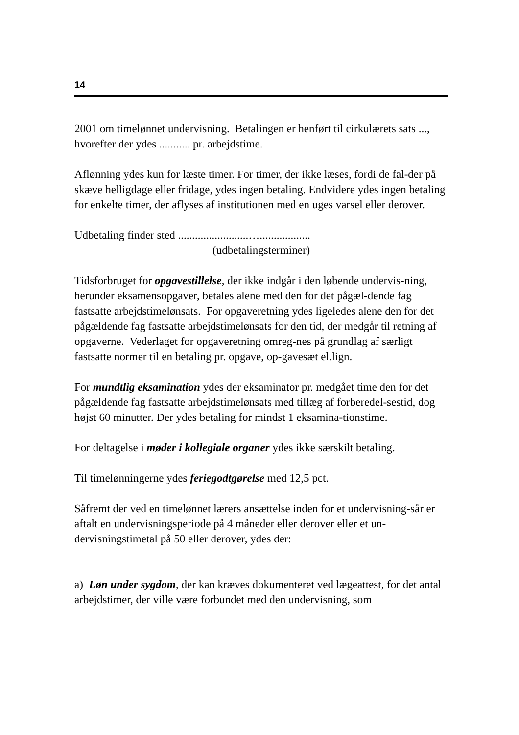14
2001 om timelønnet undervisning. Betalingen er henført til cirkulærets sats ..., hvorefter der ydes ........... pr. arbejdstime.
Aflønning ydes kun for læste timer. For timer, der ikke læses, fordi de fal-der på skæve helligdage eller fridage, ydes ingen betaling. Endvidere ydes ingen betaling for enkelte timer, der aflyses af institutionen med en uges varsel eller derover.
Udbetaling finder sted .........................…..................
(udbetalingsterminer)
Tidsforbruget for opgavestillelse, der ikke indgår i den løbende undervis-ning, herunder eksamensopgaver, betales alene med den for det pågæl-dende fag fastsatte arbejdstimelønsats. For opgaveretning ydes ligeledes alene den for det pågældende fag fastsatte arbejdstimelønsats for den tid, der medgår til retning af opgaverne. Vederlaget for opgaveretning omreg-nes på grundlag af særligt fastsatte normer til en betaling pr. opgave, op-gavesæt el.lign.
For mundtlig eksamination ydes der eksaminator pr. medgået time den for det pågældende fag fastsatte arbejdstimelønsats med tillæg af forberedel-sestid, dog højst 60 minutter. Der ydes betaling for mindst 1 eksamina-tionstime.
For deltagelse i møder i kollegiale organer ydes ikke særskilt betaling.
Til timelønningerne ydes feriegodtgørelse med 12,5 pct.
Såfremt der ved en timelønnet lærers ansættelse inden for et undervisning-sår er aftalt en undervisningsperiode på 4 måneder eller derover eller et un-dervisningstimetal på 50 eller derover, ydes der:
a) Løn under sygdom, der kan kræves dokumenteret ved lægeattest, for det antal arbejdstimer, der ville være forbundet med den undervisning, som